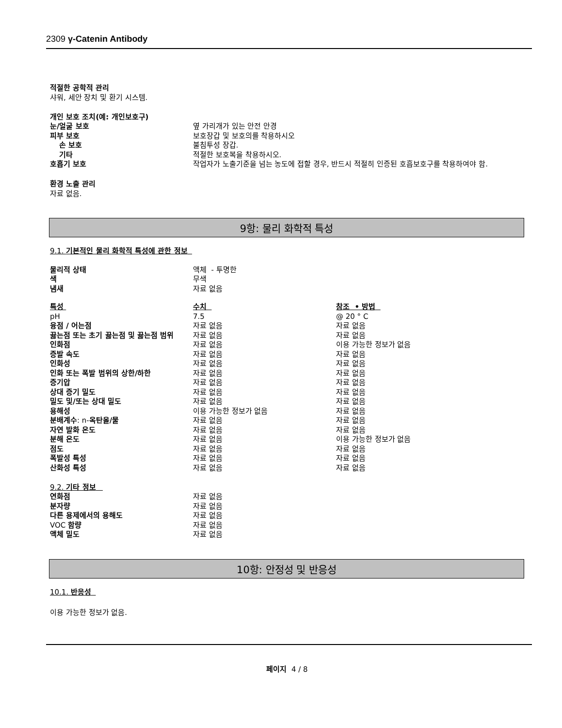2309 γ-Catenin Antibody
적절한 공학적 관리
샤워, 세안 장치 및 환기 시스템.
개인 보호 조치(예: 개인보호구)
| 눈/얼굴 보호 | 옆 가리개가 있는 안전 안경 |
| 피부 보호 | 보호장갑 및 보호의를 착용하시오 |
| 손 보호 | 불침투성 장갑. |
| 기타 | 적절한 보호복을 착용하시오. |
| 호흡기 보호 | 작업자가 노출기준을 넘는 농도에 접할 경우, 반드시 적절히 인증된 호흡보호구를 착용하여야 함. |
환경 노출 관리
자료 없음.
9항: 물리 화학적 특성
9.1. 기본적인 물리 화학적 특성에 관한 정보
| 물리적 상태 | 액체 - 투명한 |
| 색 | 무색 |
| 냄새 | 자료 없음 |
| 특성 | 수치 | 참조 • 방법 |
| pH | 7.5 | @ 20 ° C |
| 융점 / 어는점 | 자료 없음 | 자료 없음 |
| 끓는점 또는 초기 끓는점 및 끓는점 범위 | 자료 없음 | 자료 없음 |
| 인화점 | 자료 없음 | 이용 가능한 정보가 없음 |
| 증발 속도 | 자료 없음 | 자료 없음 |
| 인화성 | 자료 없음 | 자료 없음 |
| 인화 또는 폭발 범위의 상한/하한 | 자료 없음 | 자료 없음 |
| 증기압 | 자료 없음 | 자료 없음 |
| 상대 증기 밀도 | 자료 없음 | 자료 없음 |
| 밀도 및/또는 상대 밀도 | 자료 없음 | 자료 없음 |
| 용해성 | 이용 가능한 정보가 없음 | 자료 없음 |
| 분배계수 : n- 옥탄올/물 | 자료 없음 | 자료 없음 |
| 자연 발화 온도 | 자료 없음 | 자료 없음 |
| 분해 온도 | 자료 없음 | 이용 가능한 정보가 없음 |
| 점도 | 자료 없음 | 자료 없음 |
| 폭발성 특성 | 자료 없음 | 자료 없음 |
| 산화성 특성 | 자료 없음 | 자료 없음 |
9.2. 기타 정보
| 연화점 | 자료 없음 |
| 분자량 | 자료 없음 |
| 다른 용제에서의 용해도 | 자료 없음 |
| VOC 함량 | 자료 없음 |
| 액체 밀도 | 자료 없음 |
10항: 안정성 및 반응성
10.1. 반응성
이용 가능한 정보가 없음.
페이지 4 / 8